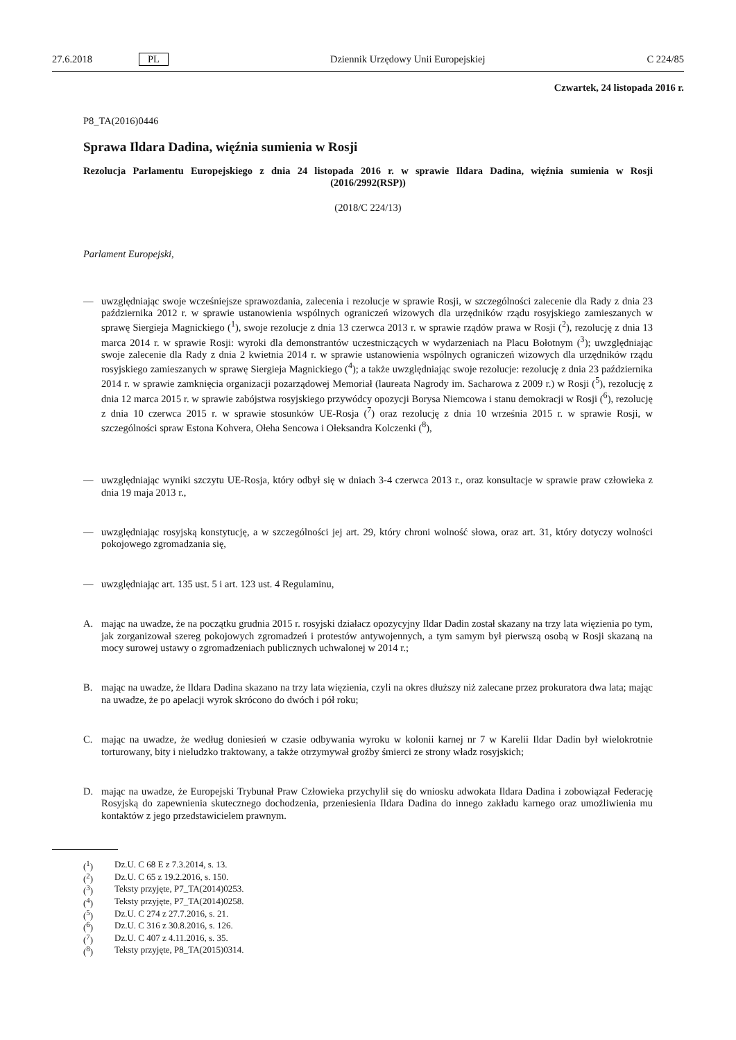27.6.2018 PL Dziennik Urzędowy Unii Europejskiej C 224/85
Czwartek, 24 listopada 2016 r.
P8_TA(2016)0446
Sprawa Ildara Dadina, więźnia sumienia w Rosji
Rezolucja Parlamentu Europejskiego z dnia 24 listopada 2016 r. w sprawie Ildara Dadina, więźnia sumienia w Rosji (2016/2992(RSP))
(2018/C 224/13)
Parlament Europejski,
— uwzględniając swoje wcześniejsze sprawozdania, zalecenia i rezolucje w sprawie Rosji, w szczególności zalecenie dla Rady z dnia 23 października 2012 r. w sprawie ustanowienia wspólnych ograniczeń wizowych dla urzędników rządu rosyjskiego zamieszanych w sprawę Siergieja Magnickiego (<sup>1</sup>), swoje rezolucje z dnia 13 czerwca 2013 r. w sprawie rządów prawa w Rosji (<sup>2</sup>), rezolucję z dnia 13 marca 2014 r. w sprawie Rosji: wyroki dla demonstrantów uczestniczących w wydarzeniach na Placu Bołotnym (<sup>3</sup>); uwzględniając swoje zalecenie dla Rady z dnia 2 kwietnia 2014 r. w sprawie ustanowienia wspólnych ograniczeń wizowych dla urzędników rządu rosyjskiego zamieszanych w sprawę Siergieja Magnickiego (<sup>4</sup>); a także uwzględniając swoje rezolucje: rezolucję z dnia 23 października 2014 r. w sprawie zamknięcia organizacji pozarządowej Memoriał (laureata Nagrody im. Sacharowa z 2009 r.) w Rosji (<sup>5</sup>), rezolucję z dnia 12 marca 2015 r. w sprawie zabójstwa rosyjskiego przywódcy opozycji Borysa Niemcowa i stanu demokracji w Rosji (<sup>6</sup>), rezolucję z dnia 10 czerwca 2015 r. w sprawie stosunków UE-Rosja (<sup>7</sup>) oraz rezolucję z dnia 10 września 2015 r. w sprawie Rosji, w szczególności spraw Estona Kohvera, Ołeha Sencowa i Ołeksandra Kolczenki (<sup>8</sup>),
— uwzględniając wyniki szczytu UE-Rosja, który odbył się w dniach 3-4 czerwca 2013 r., oraz konsultacje w sprawie praw człowieka z dnia 19 maja 2013 r.,
— uwzględniając rosyjską konstytucję, a w szczególności jej art. 29, który chroni wolność słowa, oraz art. 31, który dotyczy wolności pokojowego zgromadzania się,
— uwzględniając art. 135 ust. 5 i art. 123 ust. 4 Regulaminu,
A. mając na uwadze, że na początku grudnia 2015 r. rosyjski działacz opozycyjny Ildar Dadin został skazany na trzy lata więzienia po tym, jak zorganizował szereg pokojowych zgromadzeń i protestów antywojennych, a tym samym był pierwszą osobą w Rosji skazaną na mocy surowej ustawy o zgromadzeniach publicznych uchwalonej w 2014 r.;
B. mając na uwadze, że Ildara Dadina skazano na trzy lata więzienia, czyli na okres dłuższy niż zalecane przez prokuratora dwa lata; mając na uwadze, że po apelacji wyrok skrócono do dwóch i pół roku;
C. mając na uwadze, że według doniesień w czasie odbywania wyroku w kolonii karnej nr 7 w Karelii Ildar Dadin był wielokrotnie torturowany, bity i nieludzko traktowany, a także otrzymywał groźby śmierci ze strony władz rosyjskich;
D. mając na uwadze, że Europejski Trybunał Praw Człowieka przychylił się do wniosku adwokata Ildara Dadina i zobowiązał Federację Rosyjską do zapewnienia skutecznego dochodzenia, przeniesienia Ildara Dadina do innego zakładu karnego oraz umożliwienia mu kontaktów z jego przedstawicielem prawnym.
(<sup>1</sup>) Dz.U. C 68 E z 7.3.2014, s. 13.
(<sup>2</sup>) Dz.U. C 65 z 19.2.2016, s. 150.
(<sup>3</sup>) Teksty przyjęte, P7_TA(2014)0253.
(<sup>4</sup>) Teksty przyjęte, P7_TA(2014)0258.
(<sup>5</sup>) Dz.U. C 274 z 27.7.2016, s. 21.
(<sup>6</sup>) Dz.U. C 316 z 30.8.2016, s. 126.
(<sup>7</sup>) Dz.U. C 407 z 4.11.2016, s. 35.
(<sup>8</sup>) Teksty przyjęte, P8_TA(2015)0314.